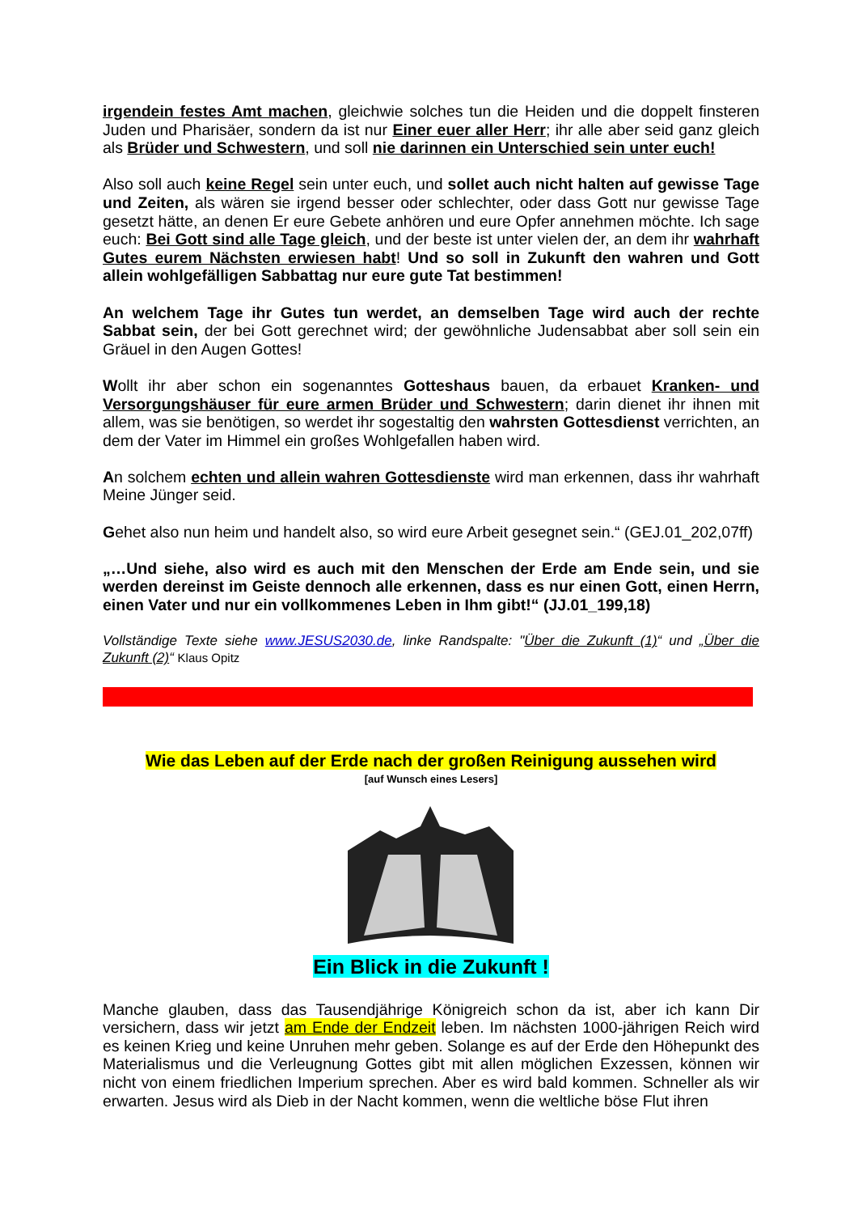irgendein festes Amt machen, gleichwie solches tun die Heiden und die doppelt finsteren Juden und Pharisäer, sondern da ist nur Einer euer aller Herr; ihr alle aber seid ganz gleich als Brüder und Schwestern, und soll nie darinnen ein Unterschied sein unter euch!
Also soll auch keine Regel sein unter euch, und sollet auch nicht halten auf gewisse Tage und Zeiten, als wären sie irgend besser oder schlechter, oder dass Gott nur gewisse Tage gesetzt hätte, an denen Er eure Gebete anhören und eure Opfer annehmen möchte. Ich sage euch: Bei Gott sind alle Tage gleich, und der beste ist unter vielen der, an dem ihr wahrhaft Gutes eurem Nächsten erwiesen habt! Und so soll in Zukunft den wahren und Gott allein wohlgefälligen Sabbattag nur eure gute Tat bestimmen!
An welchem Tage ihr Gutes tun werdet, an demselben Tage wird auch der rechte Sabbat sein, der bei Gott gerechnet wird; der gewöhnliche Judensabbat aber soll sein ein Gräuel in den Augen Gottes!
Wollt ihr aber schon ein sogenanntes Gotteshaus bauen, da erbauet Kranken- und Versorgungshäuser für eure armen Brüder und Schwestern; darin dienet ihr ihnen mit allem, was sie benötigen, so werdet ihr sogestaltig den wahrsten Gottesdienst verrichten, an dem der Vater im Himmel ein großes Wohlgefallen haben wird.
An solchem echten und allein wahren Gottesdienste wird man erkennen, dass ihr wahrhaft Meine Jünger seid.
Gehet also nun heim und handelt also, so wird eure Arbeit gesegnet sein.“ (GEJ.01_202,07ff)
„…Und siehe, also wird es auch mit den Menschen der Erde am Ende sein, und sie werden dereinst im Geiste dennoch alle erkennen, dass es nur einen Gott, einen Herrn, einen Vater und nur ein vollkommenes Leben in Ihm gibt!“ (JJ.01_199,18)
Vollständige Texte siehe www.JESUS2030.de, linke Randspalte: "Über die Zukunft (1)“ und „Über die Zukunft (2)“ Klaus Opitz
Wie das Leben auf der Erde nach der großen Reinigung aussehen wird
[auf Wunsch eines Lesers]
Ein Blick in die Zukunft !
Manche glauben, dass das Tausendjährige Königreich schon da ist, aber ich kann Dir versichern, dass wir jetzt am Ende der Endzeit leben. Im nächsten 1000-jährigen Reich wird es keinen Krieg und keine Unruhen mehr geben. Solange es auf der Erde den Höhepunkt des Materialismus und die Verleugnung Gottes gibt mit allen möglichen Exzessen, können wir nicht von einem friedlichen Imperium sprechen. Aber es wird bald kommen. Schneller als wir erwarten. Jesus wird als Dieb in der Nacht kommen, wenn die weltliche böse Flut ihren